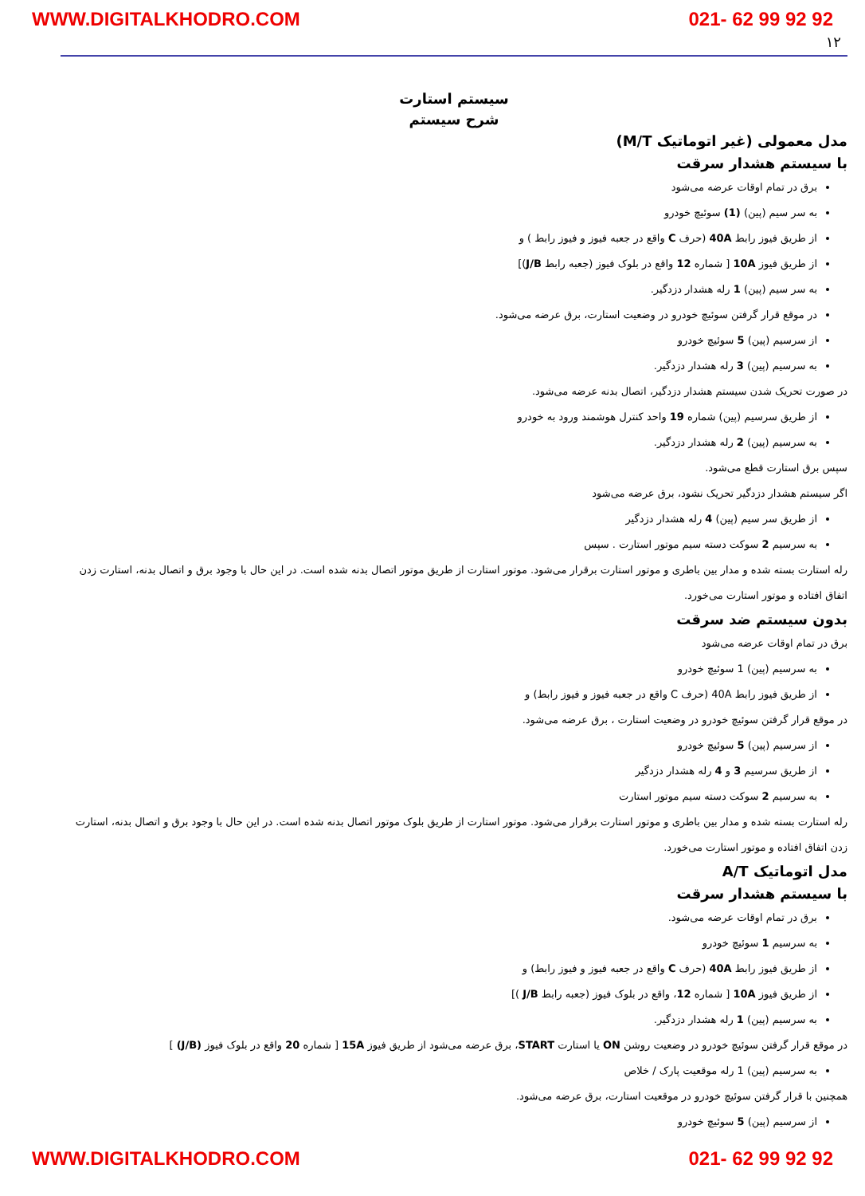WWW.DIGITALKHODRO.COM 021- 62 99 92 92
۱۲
سیستم استارت
شرح سیستم
مدل معمولی (غیر اتوماتیک M/T)
با سیستم هشدار سرقت
برق در تمام اوقات عرضه می‌شود
به سر سیم (پین) (1) سوئیچ خودرو
از طریق فیوز رابط 40A (حرف C واقع در جعبه فیوز و فیوز رابط ) و
از طریق فیوز 10A [ شماره 12 واقع در بلوک فیوز (جعبه رابط J/B)]
به سر سیم (پین) 1 رله هشدار دزدگیر.
در موقع قرار گرفتن سوئیچ خودرو در وضعیت استارت، برق عرضه می‌شود.
از سرسیم (پین) 5 سوئیچ خودرو
به سرسیم (پین) 3 رله هشدار دزدگیر.
در صورت تحریک شدن سیستم هشدار دزدگیر، اتصال بدنه عرضه می‌شود.
از طریق سرسیم (پین) شماره 19 واحد کنترل هوشمند ورود به خودرو
به سرسیم (پین) 2 رله هشدار دزدگیر.
سپس برق استارت قطع می‌شود.
اگر سیستم هشدار دزدگیر تحریک نشود، برق عرضه می‌شود
از طریق سر سیم (پین) 4 رله هشدار دزدگیر
به سرسیم 2 سوکت دسته سیم موتور استارت . سپس
رله استارت بسته شده و مدار بین باطری و موتور استارت برقرار می‌شود. موتور استارت از طریق موتور اتصال بدنه شده است. در این حال با وجود برق و اتصال بدنه، استارت زدن اتفاق افتاده و موتور استارت می‌خورد.
بدون سیستم ضد سرقت
برق در تمام اوقات عرضه می‌شود
به سرسیم (پین) 1 سوئیچ خودرو
از طریق فیوز رابط 40A (حرف C واقع در جعبه فیوز و فیوز رابط) و
در موقع قرار گرفتن سوئیچ خودرو در وضعیت استارت ، برق عرضه می‌شود.
از سرسیم (پین) 5 سوئیچ خودرو
از طریق سرسیم 3 و 4 رله هشدار دزدگیر
به سرسیم 2 سوکت دسته سیم موتور استارت
رله استارت بسته شده و مدار بین باطری و موتور استارت برقرار می‌شود. موتور استارت از طریق بلوک موتور اتصال بدنه شده است. در این حال با وجود برق و اتصال بدنه، استارت زدن اتفاق افتاده و موتور استارت می‌خورد.
مدل اتوماتیک A/T
با سیستم هشدار سرقت
برق در تمام اوقات عرضه می‌شود.
به سرسیم 1 سوئیچ خودرو
از طریق فیوز رابط 40A (حرف C واقع در جعبه فیوز و فیوز رابط) و
از طریق فیوز 10A [ شماره 12، واقع در بلوک فیوز (جعبه رابط J/B )]
به سرسیم (پین) 1 رله هشدار دزدگیر.
در موقع قرار گرفتن سوئیچ خودرو در وضعیت روشن ON یا استارت START، برق عرضه می‌شود از طریق فیوز 15A [ شماره 20 واقع در بلوک فیوز (J/B) ]
به سرسیم (پین) 1 رله موقعیت پارک / خلاص
همچنین با قرار گرفتن سوئیچ خودرو در موقعیت استارت، برق عرضه می‌شود.
از سرسیم (پین) 5 سوئیچ خودرو
WWW.DIGITALKHODRO.COM 021- 62 99 92 92